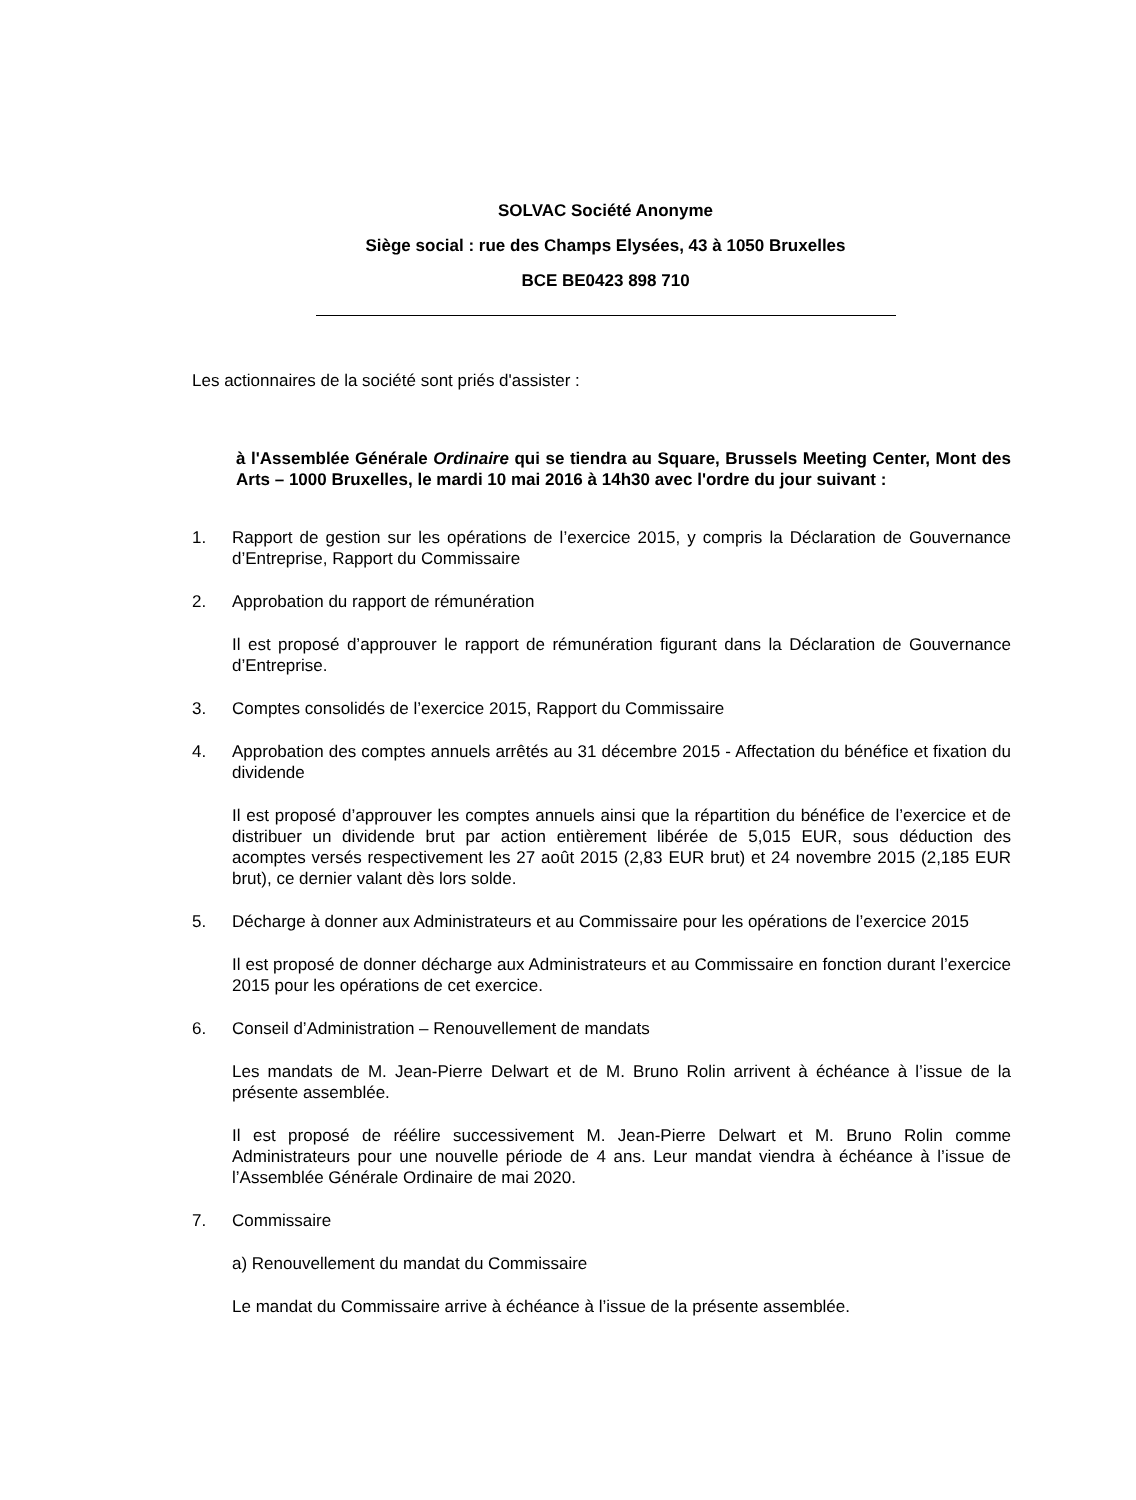SOLVAC Société Anonyme
Siège social : rue des Champs Elysées, 43 à 1050 Bruxelles
BCE BE0423 898 710
Les actionnaires de la société sont priés d'assister :
à l'Assemblée Générale Ordinaire qui se tiendra au Square, Brussels Meeting Center, Mont des Arts – 1000 Bruxelles, le mardi 10 mai 2016 à 14h30 avec l'ordre du jour suivant :
1. Rapport de gestion sur les opérations de l’exercice 2015, y compris la Déclaration de Gouvernance d’Entreprise, Rapport du Commissaire
2. Approbation du rapport de rémunération
Il est proposé d’approuver le rapport de rémunération figurant dans la Déclaration de Gouvernance d’Entreprise.
3. Comptes consolidés de l’exercice 2015, Rapport du Commissaire
4. Approbation des comptes annuels arrêtés au 31 décembre 2015 - Affectation du bénéfice et fixation du dividende
Il est proposé d’approuver les comptes annuels ainsi que la répartition du bénéfice de l’exercice et de distribuer un dividende brut par action entièrement libérée de 5,015 EUR, sous déduction des acomptes versés respectivement les 27 août 2015 (2,83 EUR brut) et 24 novembre 2015 (2,185 EUR brut), ce dernier valant dès lors solde.
5. Décharge à donner aux Administrateurs et au Commissaire pour les opérations de l’exercice 2015
Il est proposé de donner décharge aux Administrateurs et au Commissaire en fonction durant l’exercice 2015 pour les opérations de cet exercice.
6. Conseil d’Administration – Renouvellement de mandats
Les mandats de M. Jean-Pierre Delwart et de M. Bruno Rolin arrivent à échéance à l’issue de la présente assemblée.
Il est proposé de réélire successivement M. Jean-Pierre Delwart et M. Bruno Rolin comme Administrateurs pour une nouvelle période de 4 ans. Leur mandat viendra à échéance à l’issue de l’Assemblée Générale Ordinaire de mai 2020.
7. Commissaire
a) Renouvellement du mandat du Commissaire
Le mandat du Commissaire arrive à échéance à l’issue de la présente assemblée.